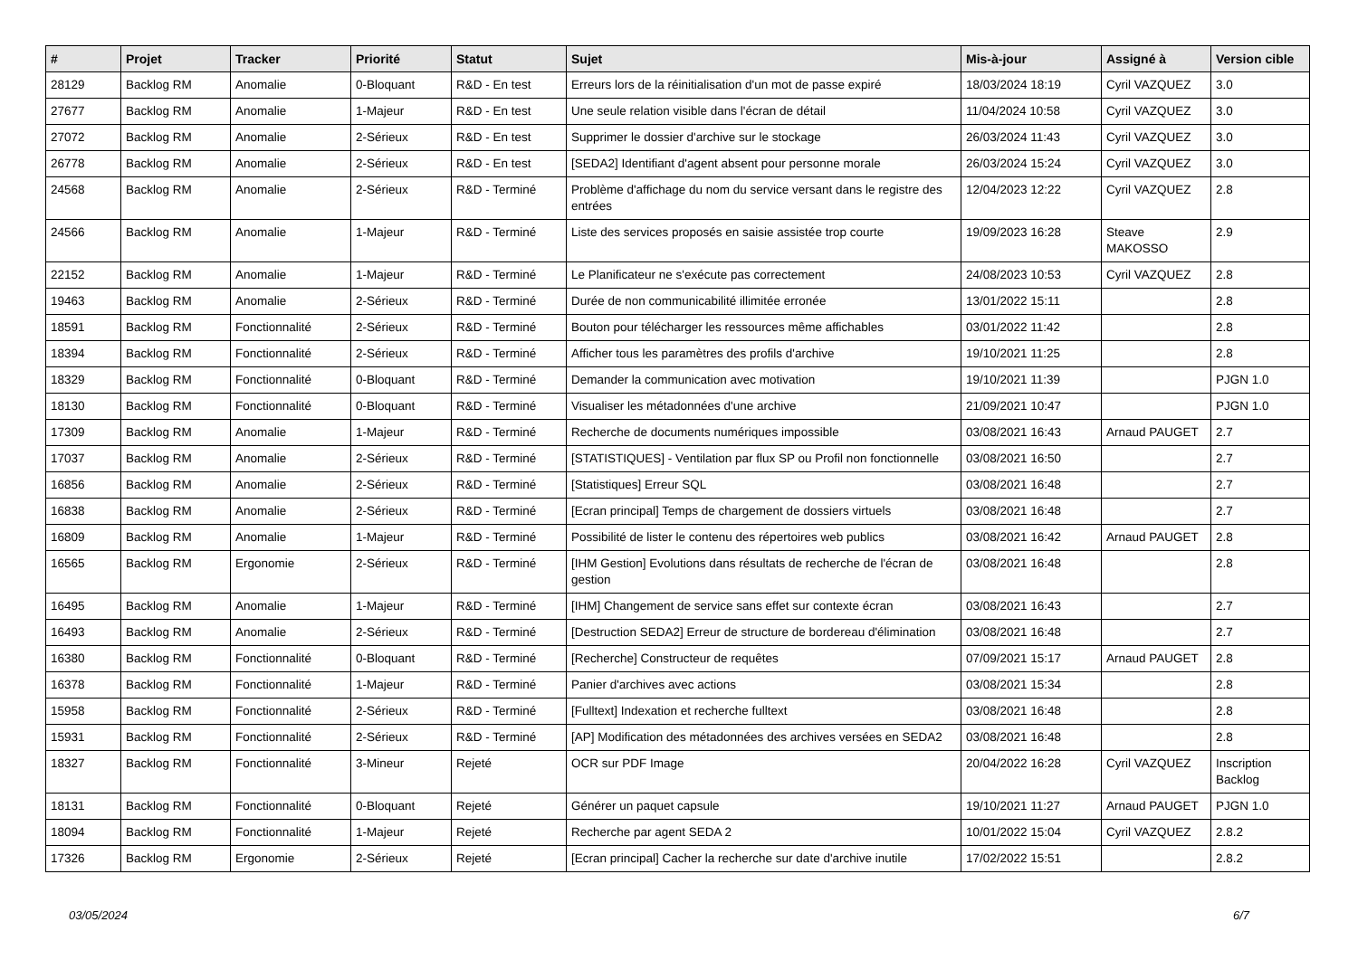| # | Projet | Tracker | Priorité | Statut | Sujet | Mis-à-jour | Assigné à | Version cible |
| --- | --- | --- | --- | --- | --- | --- | --- | --- |
| 28129 | Backlog RM | Anomalie | 0-Bloquant | R&D - En test | Erreurs lors de la réinitialisation d'un mot de passe expiré | 18/03/2024 18:19 | Cyril VAZQUEZ | 3.0 |
| 27677 | Backlog RM | Anomalie | 1-Majeur | R&D - En test | Une seule relation visible dans l'écran de détail | 11/04/2024 10:58 | Cyril VAZQUEZ | 3.0 |
| 27072 | Backlog RM | Anomalie | 2-Sérieux | R&D - En test | Supprimer le dossier d'archive sur le stockage | 26/03/2024 11:43 | Cyril VAZQUEZ | 3.0 |
| 26778 | Backlog RM | Anomalie | 2-Sérieux | R&D - En test | [SEDA2] Identifiant d'agent absent pour personne morale | 26/03/2024 15:24 | Cyril VAZQUEZ | 3.0 |
| 24568 | Backlog RM | Anomalie | 2-Sérieux | R&D - Terminé | Problème d'affichage du nom du service versant dans le registre des entrées | 12/04/2023 12:22 | Cyril VAZQUEZ | 2.8 |
| 24566 | Backlog RM | Anomalie | 1-Majeur | R&D - Terminé | Liste des services proposés en saisie assistée trop courte | 19/09/2023 16:28 | Steave MAKOSSO | 2.9 |
| 22152 | Backlog RM | Anomalie | 1-Majeur | R&D - Terminé | Le Planificateur ne s'exécute pas correctement | 24/08/2023 10:53 | Cyril VAZQUEZ | 2.8 |
| 19463 | Backlog RM | Anomalie | 2-Sérieux | R&D - Terminé | Durée de non communicabilité illimitée erronée | 13/01/2022 15:11 | | 2.8 |
| 18591 | Backlog RM | Fonctionnalité | 2-Sérieux | R&D - Terminé | Bouton pour télécharger les ressources même affichables | 03/01/2022 11:42 | | 2.8 |
| 18394 | Backlog RM | Fonctionnalité | 2-Sérieux | R&D - Terminé | Afficher tous les paramètres des profils d'archive | 19/10/2021 11:25 | | 2.8 |
| 18329 | Backlog RM | Fonctionnalité | 0-Bloquant | R&D - Terminé | Demander la communication avec motivation | 19/10/2021 11:39 | | PJGN 1.0 |
| 18130 | Backlog RM | Fonctionnalité | 0-Bloquant | R&D - Terminé | Visualiser les métadonnées d'une archive | 21/09/2021 10:47 | | PJGN 1.0 |
| 17309 | Backlog RM | Anomalie | 1-Majeur | R&D - Terminé | Recherche de documents numériques impossible | 03/08/2021 16:43 | Arnaud PAUGET | 2.7 |
| 17037 | Backlog RM | Anomalie | 2-Sérieux | R&D - Terminé | [STATISTIQUES] - Ventilation par flux SP ou Profil non fonctionnelle | 03/08/2021 16:50 | | 2.7 |
| 16856 | Backlog RM | Anomalie | 2-Sérieux | R&D - Terminé | [Statistiques] Erreur SQL | 03/08/2021 16:48 | | 2.7 |
| 16838 | Backlog RM | Anomalie | 2-Sérieux | R&D - Terminé | [Ecran principal] Temps de chargement de dossiers virtuels | 03/08/2021 16:48 | | 2.7 |
| 16809 | Backlog RM | Anomalie | 1-Majeur | R&D - Terminé | Possibilité de lister le contenu des répertoires web publics | 03/08/2021 16:42 | Arnaud PAUGET | 2.8 |
| 16565 | Backlog RM | Ergonomie | 2-Sérieux | R&D - Terminé | [IHM Gestion] Evolutions dans résultats de recherche de l'écran de gestion | 03/08/2021 16:48 | | 2.8 |
| 16495 | Backlog RM | Anomalie | 1-Majeur | R&D - Terminé | [IHM] Changement de service sans effet sur contexte écran | 03/08/2021 16:43 | | 2.7 |
| 16493 | Backlog RM | Anomalie | 2-Sérieux | R&D - Terminé | [Destruction SEDA2] Erreur de structure de bordereau d'élimination | 03/08/2021 16:48 | | 2.7 |
| 16380 | Backlog RM | Fonctionnalité | 0-Bloquant | R&D - Terminé | [Recherche] Constructeur de requêtes | 07/09/2021 15:17 | Arnaud PAUGET | 2.8 |
| 16378 | Backlog RM | Fonctionnalité | 1-Majeur | R&D - Terminé | Panier d'archives avec actions | 03/08/2021 15:34 | | 2.8 |
| 15958 | Backlog RM | Fonctionnalité | 2-Sérieux | R&D - Terminé | [Fulltext] Indexation et recherche fulltext | 03/08/2021 16:48 | | 2.8 |
| 15931 | Backlog RM | Fonctionnalité | 2-Sérieux | R&D - Terminé | [AP] Modification des métadonnées des archives versées en SEDA2 | 03/08/2021 16:48 | | 2.8 |
| 18327 | Backlog RM | Fonctionnalité | 3-Mineur | Rejeté | OCR sur PDF Image | 20/04/2022 16:28 | Cyril VAZQUEZ | Inscription Backlog |
| 18131 | Backlog RM | Fonctionnalité | 0-Bloquant | Rejeté | Générer un paquet capsule | 19/10/2021 11:27 | Arnaud PAUGET | PJGN 1.0 |
| 18094 | Backlog RM | Fonctionnalité | 1-Majeur | Rejeté | Recherche par agent SEDA 2 | 10/01/2022 15:04 | Cyril VAZQUEZ | 2.8.2 |
| 17326 | Backlog RM | Ergonomie | 2-Sérieux | Rejeté | [Ecran principal] Cacher la recherche sur date d'archive inutile | 17/02/2022 15:51 | | 2.8.2 |
03/05/2024 6/7